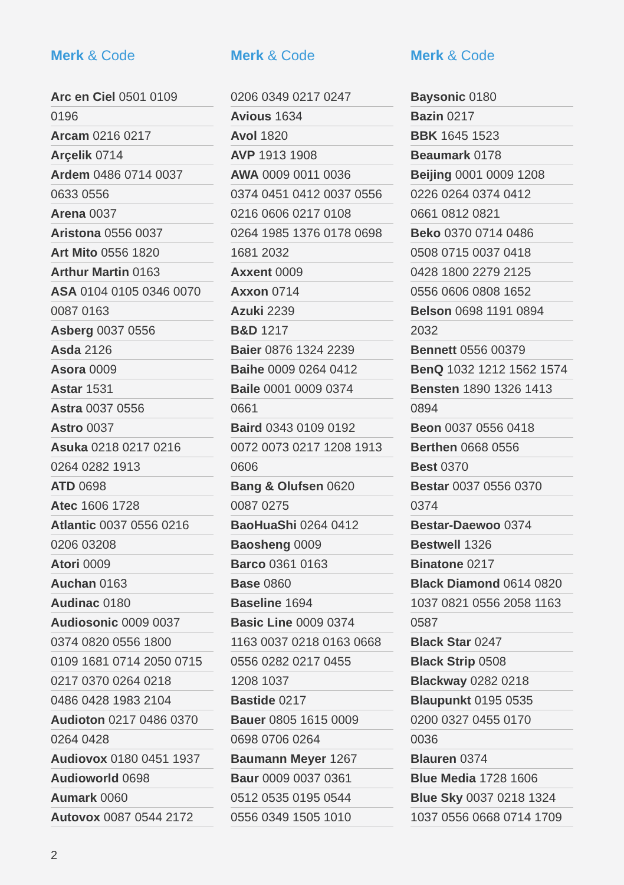Merk & Code
Arc en Ciel 0501 0109
0196
Arcam 0216 0217
Arçelik 0714
Ardem 0486 0714 0037
0633 0556
Arena 0037
Aristona 0556 0037
Art Mito 0556 1820
Arthur Martin 0163
ASA 0104 0105 0346 0070
0087 0163
Asberg 0037 0556
Asda 2126
Asora 0009
Astar 1531
Astra 0037 0556
Astro 0037
Asuka 0218 0217 0216
0264 0282 1913
ATD 0698
Atec 1606 1728
Atlantic 0037 0556 0216
0206 03208
Atori 0009
Auchan 0163
Audinac 0180
Audiosonic 0009 0037
0374 0820 0556 1800
0109 1681 0714 2050 0715
0217 0370 0264 0218
0486 0428 1983 2104
Audioton 0217 0486 0370
0264 0428
Audiovox 0180 0451 1937
Audioworld 0698
Aumark 0060
Autovox 0087 0544 2172
Merk & Code
0206 0349 0217 0247
Avious 1634
Avol 1820
AVP 1913 1908
AWA 0009 0011 0036
0374 0451 0412 0037 0556
0216 0606 0217 0108
0264 1985 1376 0178 0698
1681 2032
Axxent 0009
Axxon 0714
Azuki 2239
B&D 1217
Baier 0876 1324 2239
Baihe 0009 0264 0412
Baile 0001 0009 0374
0661
Baird 0343 0109 0192
0072 0073 0217 1208 1913
0606
Bang & Olufsen 0620
0087 0275
BaoHuaShi 0264 0412
Baosheng 0009
Barco 0361 0163
Base 0860
Baseline 1694
Basic Line 0009 0374
1163 0037 0218 0163 0668
0556 0282 0217 0455
1208 1037
Bastide 0217
Bauer 0805 1615 0009
0698 0706 0264
Baumann Meyer 1267
Baur 0009 0037 0361
0512 0535 0195 0544
0556 0349 1505 1010
Merk & Code
Baysonic 0180
Bazin 0217
BBK 1645 1523
Beaumark 0178
Beijing 0001 0009 1208
0226 0264 0374 0412
0661 0812 0821
Beko 0370 0714 0486
0508 0715 0037 0418
0428 1800 2279 2125
0556 0606 0808 1652
Belson 0698 1191 0894
2032
Bennett 0556 00379
BenQ 1032 1212 1562 1574
Bensten 1890 1326 1413
0894
Beon 0037 0556 0418
Berthen 0668 0556
Best 0370
Bestar 0037 0556 0370
0374
Bestar-Daewoo 0374
Bestwell 1326
Binatone 0217
Black Diamond 0614 0820
1037 0821 0556 2058 1163
0587
Black Star 0247
Black Strip 0508
Blackway 0282 0218
Blaupunkt 0195 0535
0200 0327 0455 0170
0036
Blauren 0374
Blue Media 1728 1606
Blue Sky 0037 0218 1324
1037 0556 0668 0714 1709
2